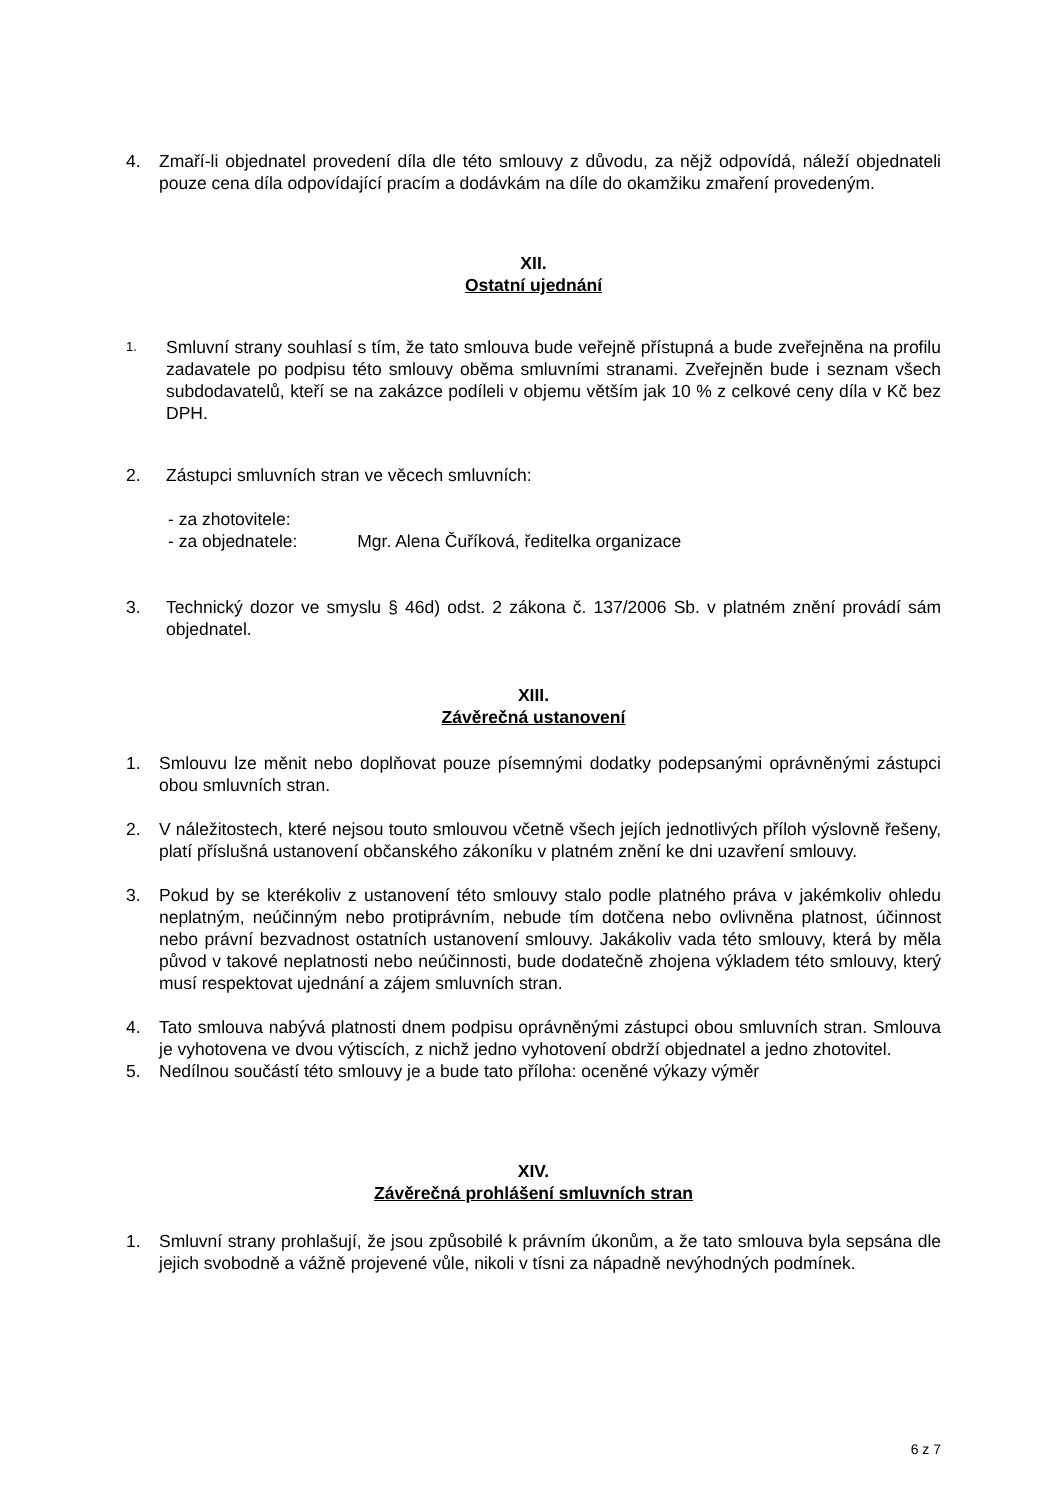4. Zmaří-li objednatel provedení díla dle této smlouvy z důvodu, za nějž odpovídá, náleží objednateli pouze cena díla odpovídající pracím a dodávkám na díle do okamžiku zmaření provedeným.
XII.
Ostatní ujednání
1.
Smluvní strany souhlasí s tím, že tato smlouva bude veřejně přístupná a bude zveřejněna na profilu zadavatele po podpisu této smlouvy oběma smluvními stranami. Zveřejněn bude i seznam všech subdodavatelů, kteří se na zakázce podíleli v objemu větším jak 10 % z celkové ceny díla v Kč bez DPH.
2. Zástupci smluvních stran ve věcech smluvních:
- za zhotovitele:
- za objednatele: Mgr. Alena Čuříková, ředitelka organizace
3. Technický dozor ve smyslu § 46d) odst. 2 zákona č. 137/2006 Sb. v platném znění provádí sám objednatel.
XIII.
Závěrečná ustanovení
1. Smlouvu lze měnit nebo doplňovat pouze písemnými dodatky podepsanými oprávněnými zástupci obou smluvních stran.
2. V náležitostech, které nejsou touto smlouvou včetně všech jejích jednotlivých příloh výslovně řešeny, platí příslušná ustanovení občanského zákoníku v platném znění ke dni uzavření smlouvy.
3. Pokud by se kterékoliv z ustanovení této smlouvy stalo podle platného práva v jakémkoliv ohledu neplatným, neúčinným nebo protiprávním, nebude tím dotčena nebo ovlivněna platnost, účinnost nebo právní bezvadnost ostatních ustanovení smlouvy. Jakákoliv vada této smlouvy, která by měla původ v takové neplatnosti nebo neúčinnosti, bude dodatečně zhojena výkladem této smlouvy, který musí respektovat ujednání a zájem smluvních stran.
4. Tato smlouva nabývá platnosti dnem podpisu oprávněnými zástupci obou smluvních stran. Smlouva je vyhotovena ve dvou výtiscích, z nichž jedno vyhotovení obdrží objednatel a jedno zhotovitel.
5. Nedílnou součástí této smlouvy je a bude tato příloha: oceněné výkazy výměr
XIV.
Závěrečná prohlášení smluvních stran
1. Smluvní strany prohlašují, že jsou způsobilé k právním úkonům, a že tato smlouva byla sepsána dle jejich svobodně a vážně projevené vůle, nikoli v tísni za nápadně nevýhodných podmínek.
6 z 7